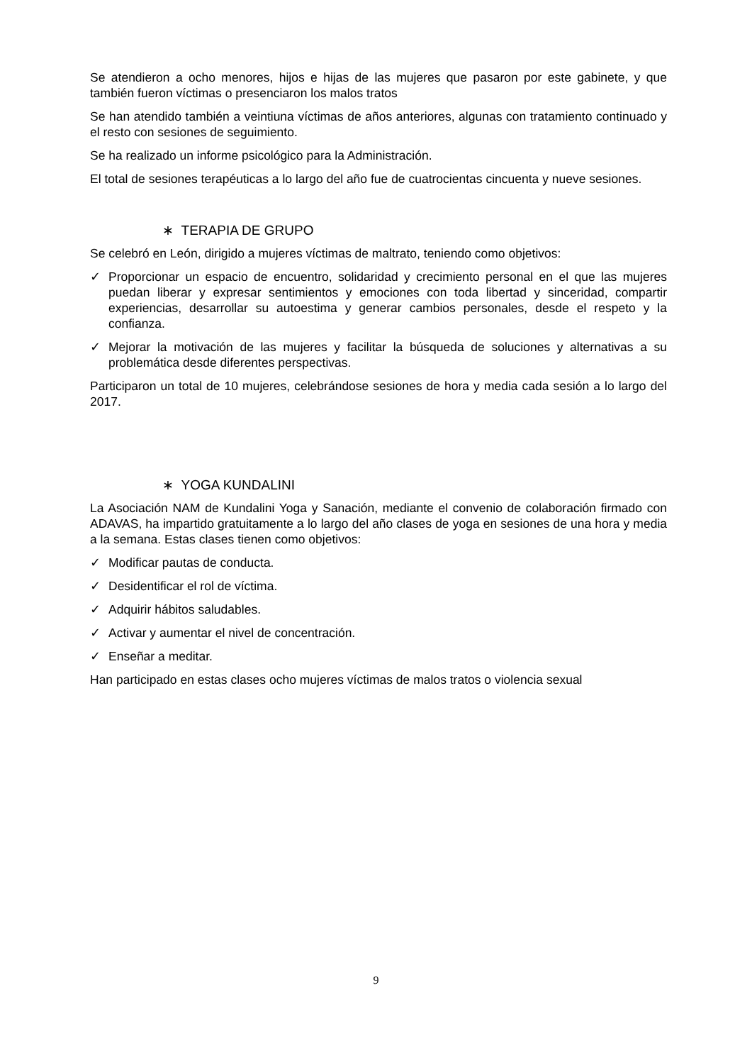Se atendieron a ocho menores, hijos e hijas de las mujeres que pasaron por este gabinete, y que también fueron víctimas o presenciaron los malos tratos
Se han atendido también a veintiuna víctimas de años anteriores, algunas con tratamiento continuado y el resto con sesiones de seguimiento.
Se ha realizado un informe psicológico para la Administración.
El total de sesiones terapéuticas a lo largo del año fue de cuatrocientas cincuenta y nueve sesiones.
∗ TERAPIA DE GRUPO
Se celebró en León, dirigido a mujeres víctimas de maltrato, teniendo como objetivos:
✓ Proporcionar un espacio de encuentro, solidaridad y crecimiento personal en el que las mujeres puedan liberar y expresar sentimientos y emociones con toda libertad y sinceridad, compartir experiencias, desarrollar su autoestima y generar cambios personales, desde el respeto y la confianza.
✓ Mejorar la motivación de las mujeres y facilitar la búsqueda de soluciones y alternativas a su problemática desde diferentes perspectivas.
Participaron un total de 10 mujeres, celebrándose sesiones de hora y media cada sesión a lo largo del 2017.
∗ YOGA KUNDALINI
La Asociación NAM de Kundalini Yoga y Sanación, mediante el convenio de colaboración firmado con ADAVAS, ha impartido gratuitamente a lo largo del año clases de yoga en sesiones de una hora y media a la semana. Estas clases tienen como objetivos:
✓ Modificar pautas de conducta.
✓ Desidentificar el rol de víctima.
✓ Adquirir hábitos saludables.
✓ Activar y aumentar el nivel de concentración.
✓ Enseñar a meditar.
Han participado en estas clases ocho mujeres víctimas de malos tratos o violencia sexual
9